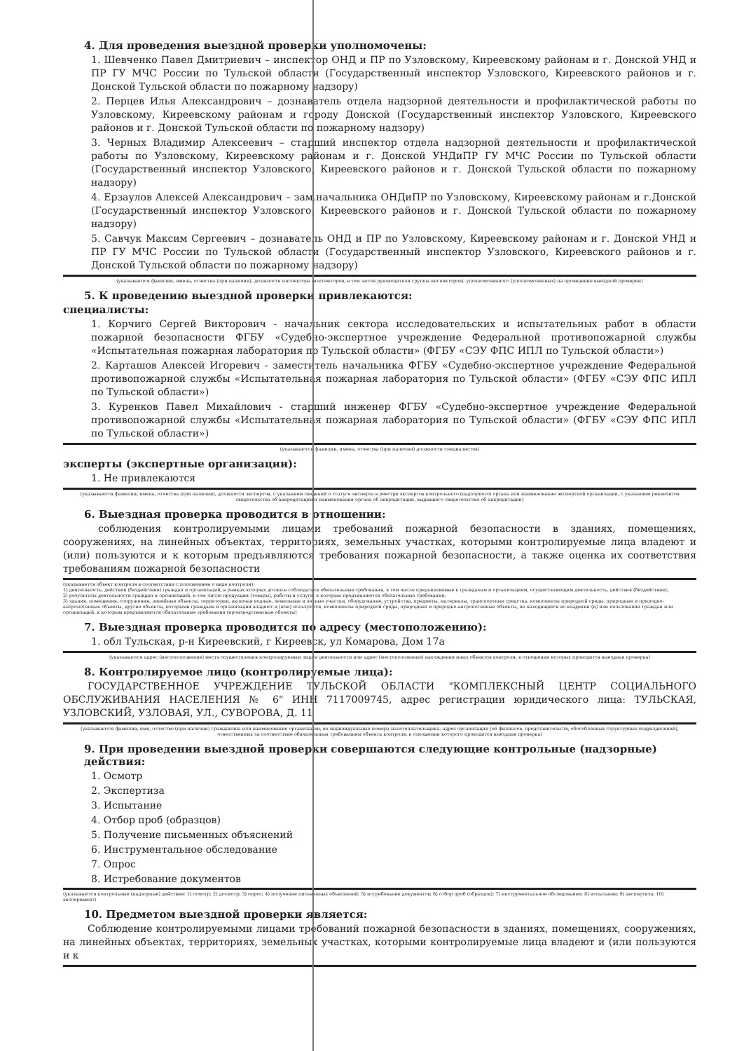4. Для проведения выездной проверки уполномочены:
1. Шевченко Павел Дмитриевич – инспектор ОНД и ПР по Узловскому, Киреевскому районам и г. Донской УНД и ПР ГУ МЧС России по Тульской области (Государственный инспектор Узловского, Киреевского районов и г. Донской Тульской области по пожарному надзору)
2. Перцев Илья Александрович – дознаватель отдела надзорной деятельности и профилактической работы по Узловскому, Киреевскому районам и городу Донской (Государственный инспектор Узловского, Киреевского районов и г. Донской Тульской области по пожарному надзору)
3. Черных Владимир Алексеевич – старший инспектор отдела надзорной деятельности и профилактической работы по Узловскому, Киреевскому районам и г. Донской УНДиПР ГУ МЧС России по Тульской области (Государственный инспектор Узловского, Киреевского районов и г. Донской Тульской области по пожарному надзору)
4. Ерзаулов Алексей Александрович – зам.начальника ОНДиПР по Узловскому, Киреевскому районам и г.Донской (Государственный инспектор Узловского, Киреевского районов и г. Донской Тульской области по пожарному надзору)
5. Савчук Максим Сергеевич – дознаватель ОНД и ПР по Узловскому, Киреевскому районам и г. Донской УНД и ПР ГУ МЧС России по Тульской области (Государственный инспектор Узловского, Киреевского районов и г. Донской Тульской области по пожарному надзору)
(указываются фамилии, имена, отчества (при наличии), должности инспектора (инспекторов, в том числе руководителя группы инспекторов), уполномоченного (уполномоченных) на проведение выездной проверки)
5. К проведению выездной проверки привлекаются:
специалисты:
1. Корчиго Сергей Викторович - начальник сектора исследовательских и испытательных работ в области пожарной безопасности ФГБУ «Судебно-экспертное учреждение Федеральной противопожарной службы «Испытательная пожарная лаборатория по Тульской области» (ФГБУ «СЭУ ФПС ИПЛ по Тульской области»)
2. Карташов Алексей Игоревич - заместитель начальника ФГБУ «Судебно-экспертное учреждение Федеральной противопожарной службы «Испытательная пожарная лаборатория по Тульской области» (ФГБУ «СЭУ ФПС ИПЛ по Тульской области»)
3. Куренков Павел Михайлович - старший инженер ФГБУ «Судебно-экспертное учреждение Федеральной противопожарной службы «Испытательная пожарная лаборатория по Тульской области» (ФГБУ «СЭУ ФПС ИПЛ по Тульской области»)
(указываются фамилии, имена, отчества (при наличии) должности специалистов)
эксперты (экспертные организации):
1. Не привлекаются
(указываются фамилии, имена, отчества (при наличии), должности экспертов, с указанием сведений о статусе эксперта в реестре экспертов контрольного (надзорного) органа или наименование экспертной организации, с указанием реквизитов свидетельства об аккредитации и наименования органа об аккредитации, выдавшего свидетельство об аккредитации)
6. Выездная проверка проводится в отношении:
соблюдения контролируемыми лицами требований пожарной безопасности в зданиях, помещениях, сооружениях, на линейных объектах, территориях, земельных участках, которыми контролируемые лица владеют и (или) пользуются и к которым предъявляются требования пожарной безопасности, а также оценка их соответствия требованиям пожарной безопасности
(указывается объект контроля в соответствии с положением о виде контроля):
1) деятельность, действия (бездействие) граждан и организаций, в рамках которых должны соблюдаться обязательные требования, в том числе предъявляемые к гражданам и организациям, осуществляющим деятельность, действия (бездействие);
2) результаты деятельности граждан и организаций, в том числе продукция (товары), работы и услуги, к которым предъявляются обязательные требования;
3) здания, помещения, сооружения, линейные объекты, территории, включая водные, земельные и лесные участки, оборудование, устройства, предметы, материалы, транспортные средства, компоненты природной среды, природные и природно-антропогенные объекты, другие объекты, которыми граждане и организации владеют и (или) пользуются, компоненты природной среды, природные и природно-антропогенные объекты, не находящиеся во владении (и) или пользовании граждан или организаций, к которым предъявляются обязательные требования (производственные объекты)
7. Выездная проверка проводится по адресу (местоположению):
1. обл Тульская, р-н Киреевский, г Киреевск, ул Комарова, Дом 17а
(указываются адрес (местоположение) места осуществления контролируемым лицом деятельности или адрес (местоположение) нахождения иных объектов контроля, в отношении которых проводится выездная проверка)
8. Контролируемое лицо (контролируемые лица):
ГОСУДАРСТВЕННОЕ УЧРЕЖДЕНИЕ ТУЛЬСКОЙ ОБЛАСТИ "КОМПЛЕКСНЫЙ ЦЕНТР СОЦИАЛЬНОГО ОБСЛУЖИВАНИЯ НАСЕЛЕНИЯ № 6" ИНН 7117009745, адрес регистрации юридического лица: ТУЛЬСКАЯ, УЗЛОВСКИЙ, УЗЛОВАЯ, УЛ., СУВОРОВА, Д. 11
(указываются фамилия, имя, отчество (при наличии) гражданина или наименование организации, их индивидуальные номера налогоплательщика, адрес организации (её филиалов, представительств, обособленных структурных подразделений), ответственных за соответствие обязательным требованиям объекта контроля, в отношении которого проводится выездная проверка)
9. При проведении выездной проверки совершаются следующие контрольные (надзорные) действия:
1. Осмотр
2. Экспертиза
3. Испытание
4. Отбор проб (образцов)
5. Получение письменных объяснений
6. Инструментальное обследование
7. Опрос
8. Истребование документов
(указываются контрольные (надзорные) действия: 1) осмотр; 2) досмотр; 3) опрос; 4) получение письменных объяснений; 5) истребование документов; 6) отбор проб (образцов); 7) инструментальное обследование; 8) испытание; 9) экспертиза; 10) эксперимент)
10. Предметом выездной проверки является:
Соблюдение контролируемыми лицами требований пожарной безопасности в зданиях, помещениях, сооружениях, на линейных объектах, территориях, земельных участках, которыми контролируемые лица владеют и (или пользуются и к